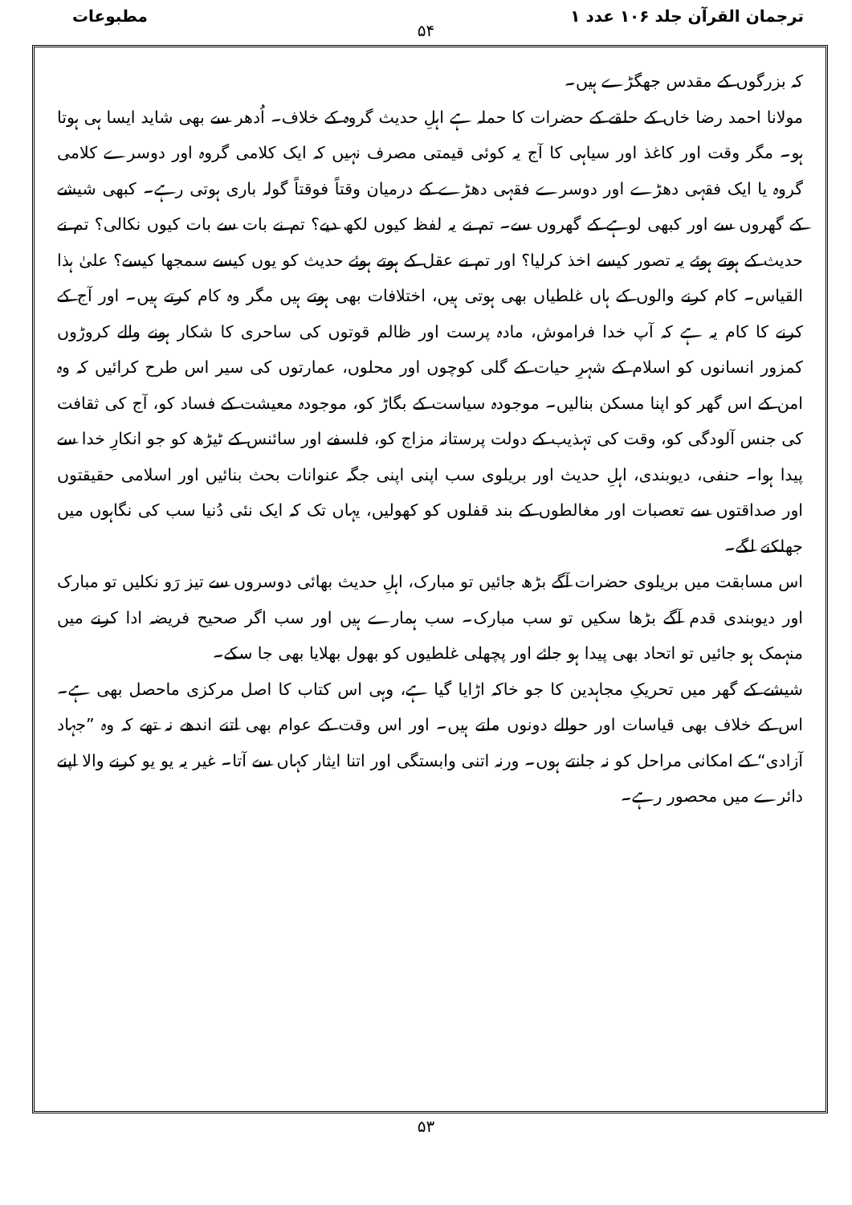ترجمان القرآن جلد ۱۰۶ عدد ۱ مطبوعات
۵۴
کہ بزرگوں کے مقدس جھگڑے ہیں۔
مولانا احمد رضا خاں کے حلقے کے حضرات کا حملہ ہے اہلِ حدیث گروہ کے خلاف۔ اُدھر سے بھی شاید ایسا ہی ہوتا ہو۔ مگر وقت اور کاغذ اور سیاہی کا آج یہ کوئی قیمتی مصرف نہیں کہ ایک کلامی گروہ اور دوسرے کلامی گروہ یا ایک فقہی دھڑے اور دوسرے فقہی دھڑے کے درمیان وقتاً فوقتاً گولہ باری ہوتی رہے۔ کبھی شیشے کے گھروں سے اور کبھی لوہے کے گھروں سے۔ تم نے یہ لفظ کیوں لکھ دیے؟ تم نے بات سے بات کیوں نکالی؟ تم نے حدیث کے ہوتے ہوئے یہ تصور کیسے اخذ کرلیا؟ اور تم نے عقل کے ہوتے ہوئے حدیث کو یوں کیسے سمجھا کیسے؟ علیٰ ہذا القیاس۔ کام کرنے والوں کے ہاں غلطیاں بھی ہوتی ہیں، اختلافات بھی ہوتے ہیں مگر وہ کام کرتے ہیں۔ اور آج کے کرنے کا کام یہ ہے کہ آپ خدا فراموش، مادہ پرست اور ظالم قوتوں کی ساحری کا شکار ہونے والے کروڑوں کمزور انسانوں کو اسلام کے شہرِ حیات کے گلی کوچوں اور محلوں، عمارتوں کی سیر اس طرح کرائیں کہ وہ امن کے اس گھر کو اپنا مسکن بنالیں۔ موجودہ سیاست کے بگاڑ کو، موجودہ معیشت کے فساد کو، آج کی ثقافت کی جنس آلودگی کو، وقت کی تہذیب کے دولت پرستانہ مزاج کو، فلسفے اور سائنس کے ٹیڑھ کو جو انکارِ خدا سے پیدا ہوا۔ حنفی، دیوبندی، اہلِ حدیث اور بریلوی سب اپنی اپنی جگہ عنوانات بحث بنائیں اور اسلامی حقیقتوں اور صداقتوں سے تعصبات اور مغالطوں کے بند قفلوں کو کھولیں، یہاں تک کہ ایک نئی دُنیا سب کی نگاہوں میں جھلکنے لگے۔
اس مسابقت میں بریلوی حضرات آگے بڑھ جائیں تو مبارک، اہلِ حدیث بھائی دوسروں سے تیز رَو نکلیں تو مبارک اور دیوبندی قدم آگے بڑھا سکیں تو سب مبارک۔ سب ہمارے ہیں اور سب اگر صحیح فریضہ ادا کرنے میں منہمک ہو جائیں تو اتحاد بھی پیدا ہو جائے اور پچھلی غلطیوں کو بھول بھلایا بھی جا سکے۔
شیشے کے گھر میں تحریکِ مجاہدین کا جو خاکہ اڑایا گیا ہے، وہی اس کتاب کا اصل مرکزی ماحصل بھی ہے۔ اس کے خلاف بھی قیاسات اور حوالے دونوں ملتے ہیں۔ اور اس وقت کے عوام بھی اتنے اندھے نہ تھے کہ وہ ”جہاد آزادی“ کے امکانی مراحل کو نہ جانتے ہوں۔ ورنہ اتنی وابستگی اور اتنا ایثار کہاں سے آتا۔ غیر یہ یو یو کرنے والا اپنے دائرے میں محصور رہے۔
۵۳